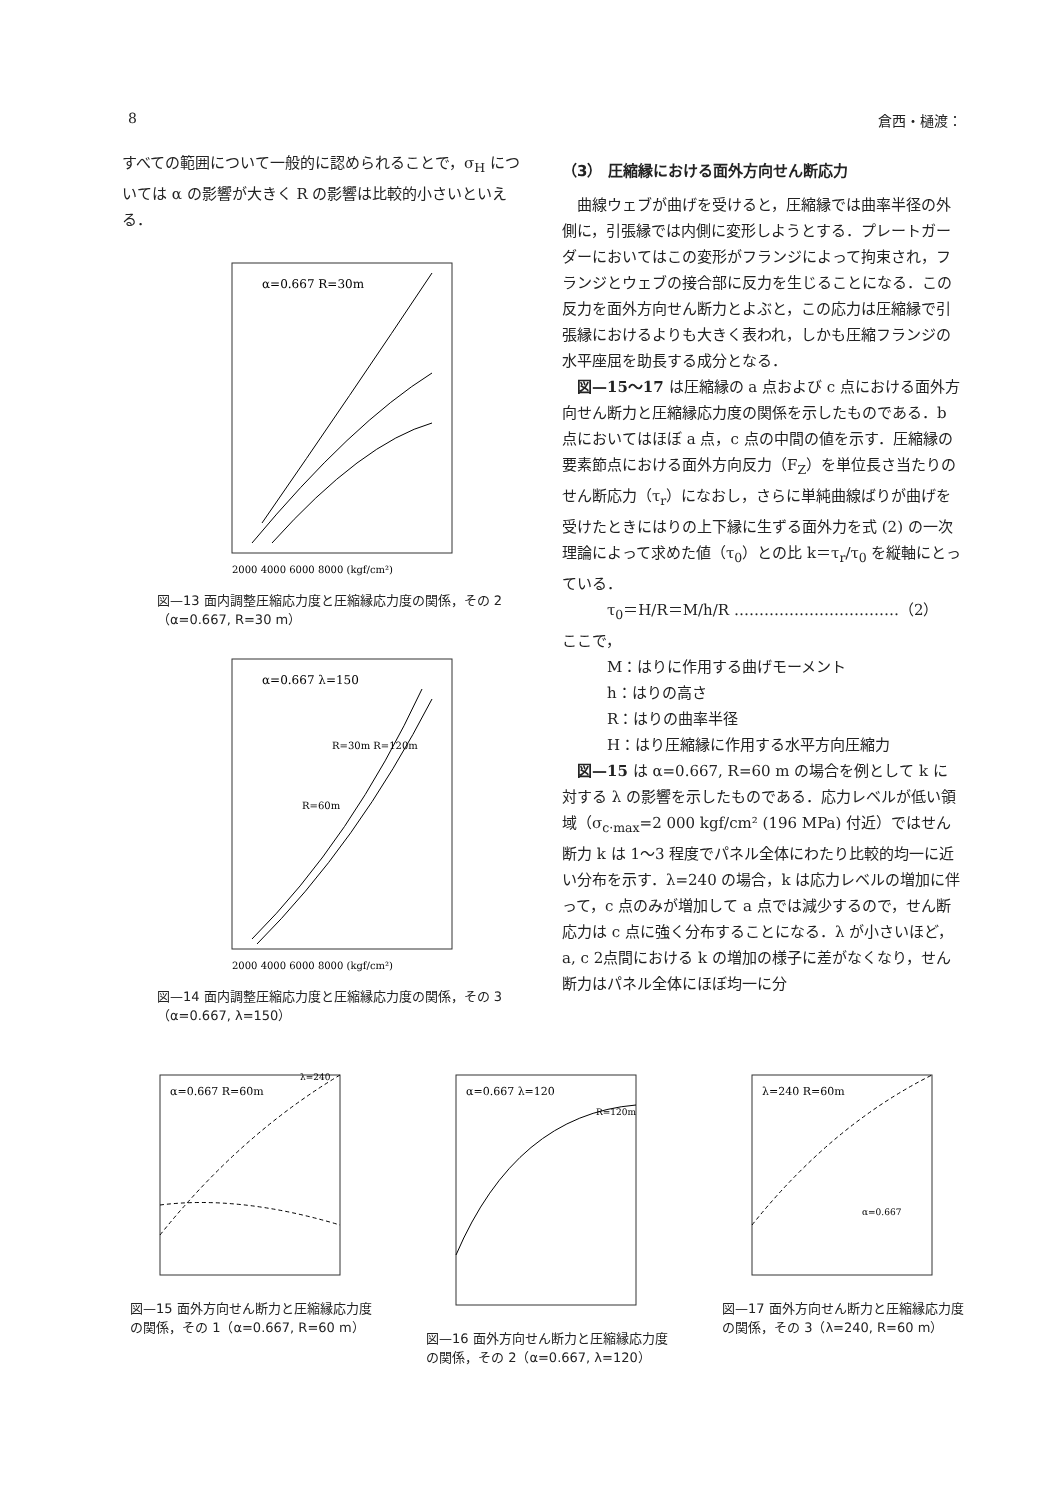8 倉西・樋渡：
すべての範囲について一般的に認められることで，σ<sub>H</sub> については α の影響が大きく R の影響は比較的小さいといえる．
α=0.667 R=30m
2000 4000 6000 8000 (kgf/cm²)
図—13 面内調整圧縮応力度と圧縮縁応力度の関係，その 2（α=0.667, R=30 m）
α=0.667 λ=150
R=30m R=120m
R=60m
2000 4000 6000 8000 (kgf/cm²)
図—14 面内調整圧縮応力度と圧縮縁応力度の関係，その 3（α=0.667, λ=150）
（3） 圧縮縁における面外方向せん断応力
曲線ウェブが曲げを受けると，圧縮縁では曲率半径の外側に，引張縁では内側に変形しようとする．プレートガーダーにおいてはこの変形がフランジによって拘束され，フランジとウェブの接合部に反力を生じることになる．この反力を面外方向せん断力とよぶと，この応力は圧縮縁で引張縁におけるよりも大きく表われ，しかも圧縮フランジの水平座屈を助長する成分となる．
図—15～17 は圧縮縁の a 点および c 点における面外方向せん断力と圧縮縁応力度の関係を示したものである．b 点においてはほぼ a 点，c 点の中間の値を示す．圧縮縁の要素節点における面外方向反力（F<sub>Z</sub>）を単位長さ当たりのせん断応力（τ<sub>r</sub>）になおし，さらに単純曲線ばりが曲げを受けたときにはりの上下縁に生ずる面外力を式 (2) の一次理論によって求めた値（τ<sub>0</sub>）との比 k＝τ<sub>r</sub>/τ<sub>0</sub> を縦軸にとっている．
τ<sub>0</sub>＝H/R＝M/h/R ……………………………（2）
ここで，
M：はりに作用する曲げモーメント
h：はりの高さ
R：はりの曲率半径
H：はり圧縮縁に作用する水平方向圧縮力
図—15 は α=0.667, R=60 m の場合を例として k に対する λ の影響を示したものである．応力レベルが低い領域（σ<sub>c·max</sub>=2 000 kgf/cm² (196 MPa) 付近）ではせん断力 k は 1～3 程度でパネル全体にわたり比較的均一に近い分布を示す．λ=240 の場合，k は応力レベルの増加に伴って，c 点のみが増加して a 点では減少するので，せん断応力は c 点に強く分布することになる．λ が小さいほど，a, c 2点間における k の増加の様子に差がなくなり，せん断力はパネル全体にほぼ均一に分
α=0.667 R=60m
λ=240
図—15 面外方向せん断力と圧縮縁応力度の関係，その 1（α=0.667, R=60 m）
α=0.667 λ=120
R=120m
図—16 面外方向せん断力と圧縮縁応力度の関係，その 2（α=0.667, λ=120）
λ=240 R=60m
α=0.667
図—17 面外方向せん断力と圧縮縁応力度の関係，その 3（λ=240, R=60 m）